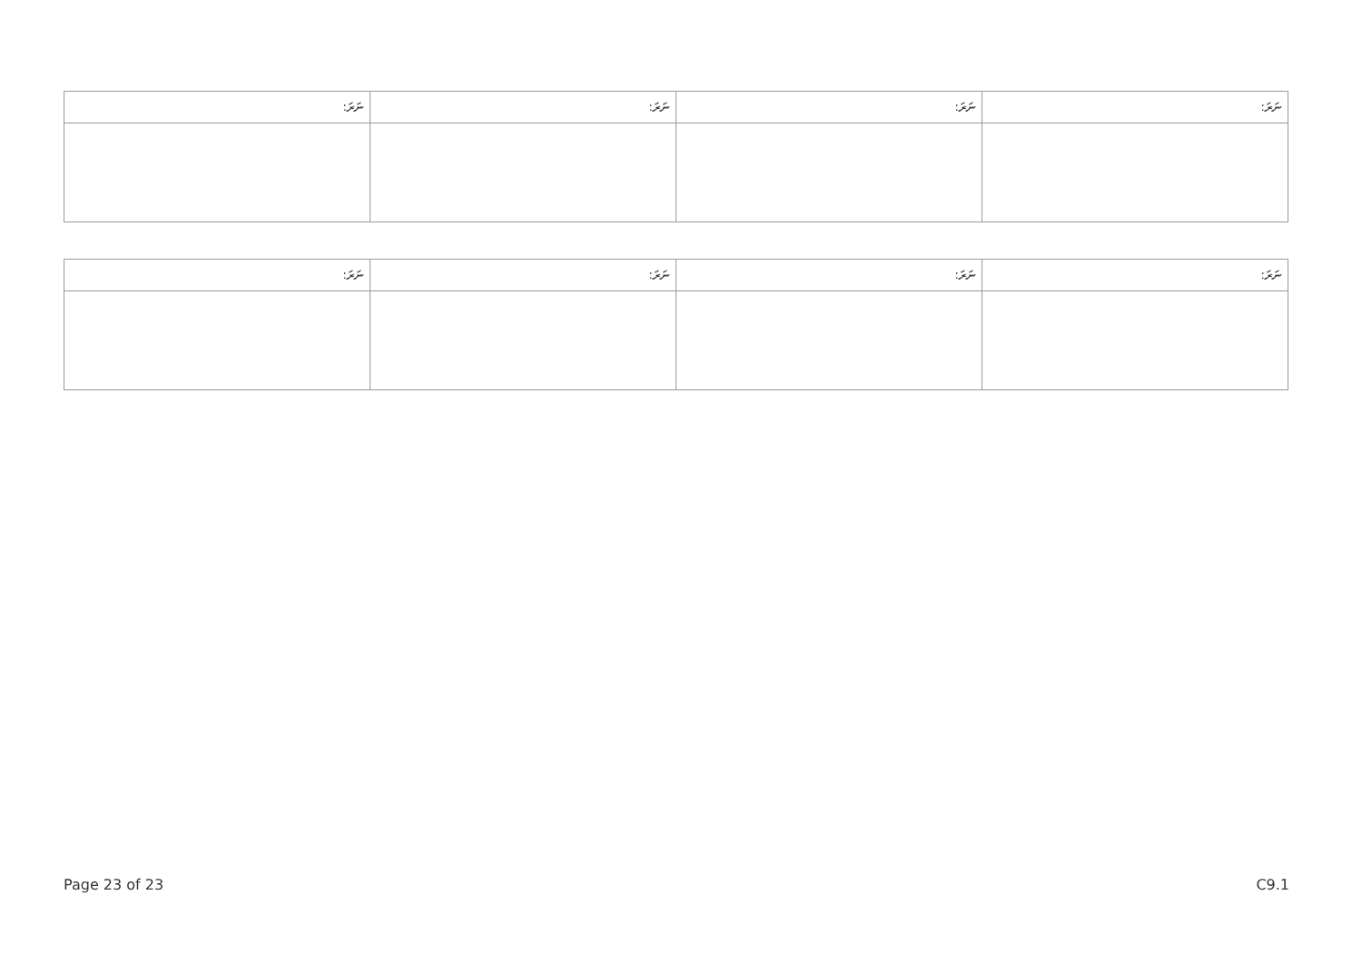| ނަރަ: | ނަރަ: | ނަރަ: | ނަރަ: |
| --- | --- | --- | --- |
| ނަރަ: | ނަރަ: | ނަރަ: | ނަރަ: |
| --- | --- | --- | --- |
Page 23 of 23 C9.1